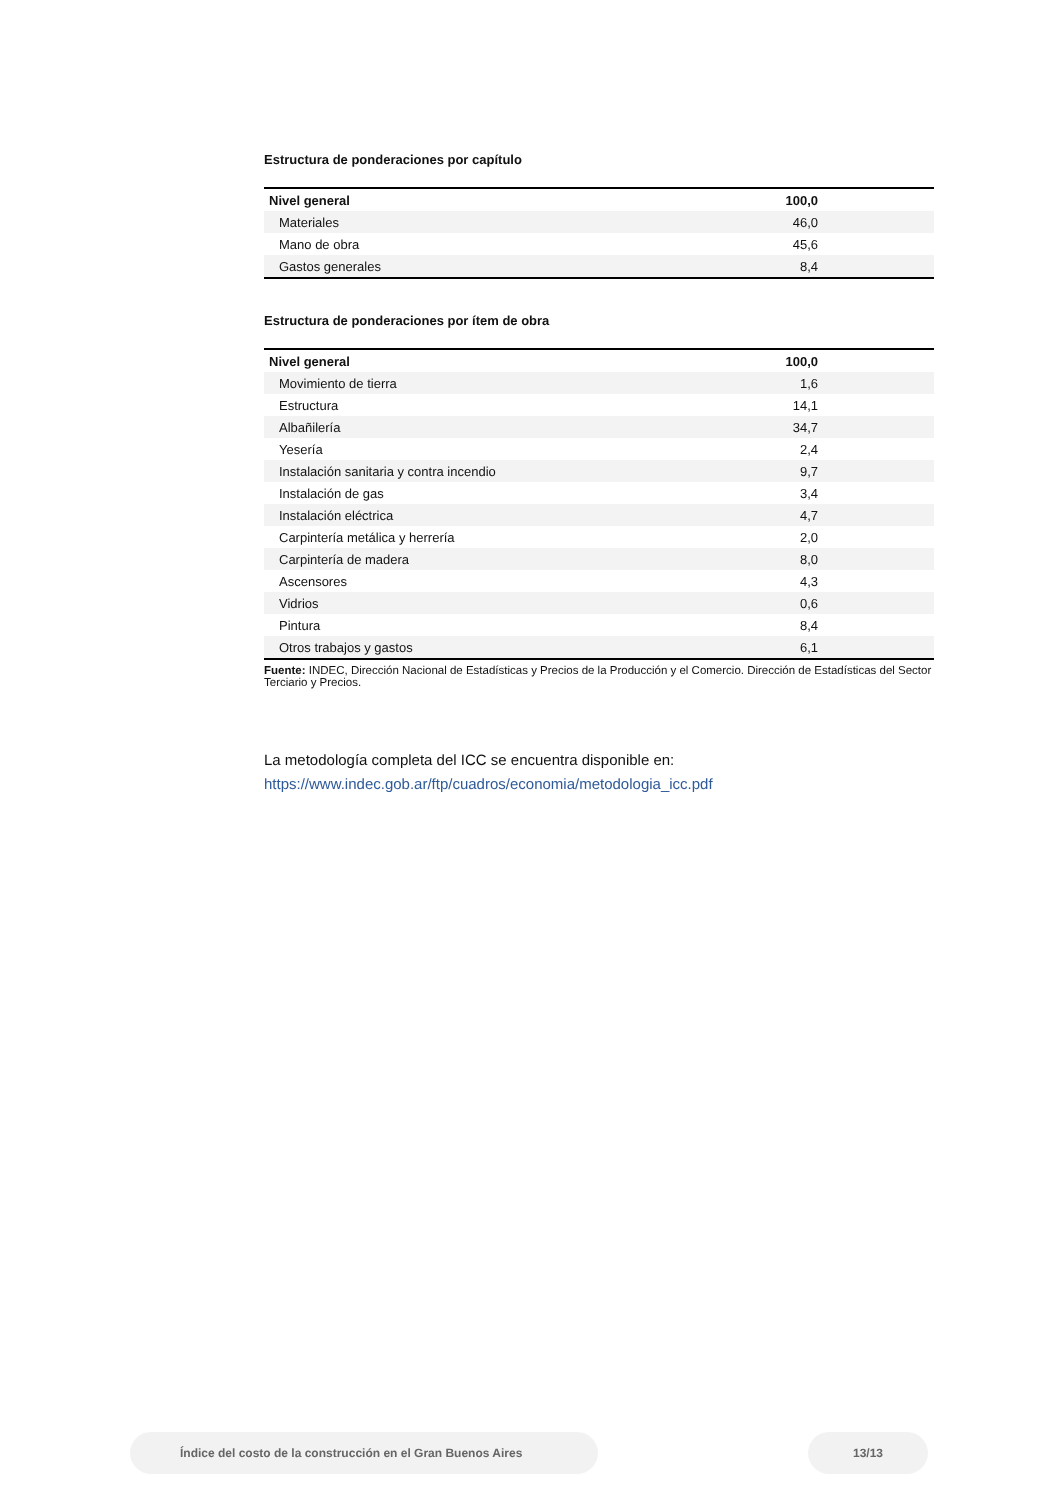Estructura de ponderaciones por capítulo
| Nivel general | 100,0 |
| Materiales | 46,0 |
| Mano de obra | 45,6 |
| Gastos generales | 8,4 |
Estructura de ponderaciones por ítem de obra
| Nivel general | 100,0 |
| Movimiento de tierra | 1,6 |
| Estructura | 14,1 |
| Albañilería | 34,7 |
| Yesería | 2,4 |
| Instalación sanitaria y contra incendio | 9,7 |
| Instalación de gas | 3,4 |
| Instalación eléctrica | 4,7 |
| Carpintería metálica y herrería | 2,0 |
| Carpintería de madera | 8,0 |
| Ascensores | 4,3 |
| Vidrios | 0,6 |
| Pintura | 8,4 |
| Otros trabajos y gastos | 6,1 |
Fuente: INDEC, Dirección Nacional de Estadísticas y Precios de la Producción y el Comercio. Dirección de Estadísticas del Sector Terciario y Precios.
La metodología completa del ICC se encuentra disponible en:
https://www.indec.gob.ar/ftp/cuadros/economia/metodologia_icc.pdf
Índice del costo de la construcción en el Gran Buenos Aires 13/13